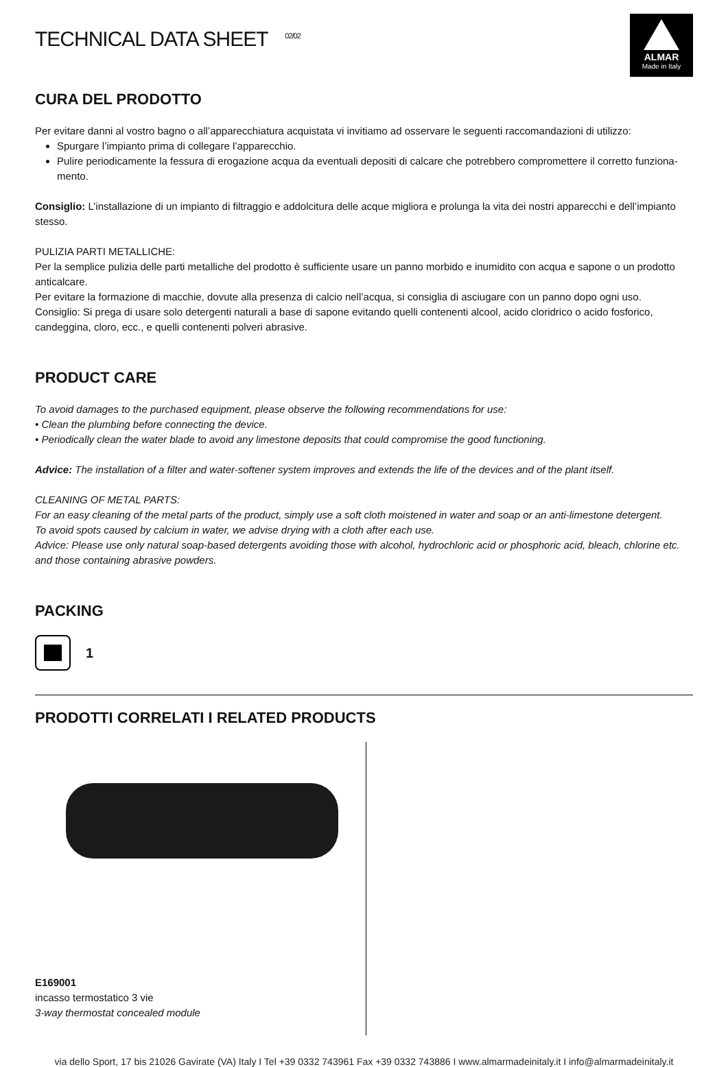TECHNICAL DATA SHEET <sup>02/02</sup>
ALMAR
Made in Italy
CURA DEL PRODOTTO
Per evitare danni al vostro bagno o all’apparecchiatura acquistata vi invitiamo ad osservare le seguenti raccomandazioni di utilizzo:
Spurgare l’impianto prima di collegare l’apparecchio.
Pulire periodicamente la fessura di erogazione acqua da eventuali depositi di calcare che potrebbero compromettere il corretto funziona-mento.
Consiglio: L’installazione di un impianto di filtraggio e addolcitura delle acque migliora e prolunga la vita dei nostri apparecchi e dell’impianto stesso.
PULIZIA PARTI METALLICHE:
Per la semplice pulizia delle parti metalliche del prodotto è sufficiente usare un panno morbido e inumidito con acqua e sapone o un prodotto anticalcare.
Per evitare la formazione di macchie, dovute alla presenza di calcio nell’acqua, si consiglia di asciugare con un panno dopo ogni uso.
Consiglio: Si prega di usare solo detergenti naturali a base di sapone evitando quelli contenenti alcool, acido cloridrico o acido fosforico, candeggina, cloro, ecc., e quelli contenenti polveri abrasive.
PRODUCT CARE
To avoid damages to the purchased equipment, please observe the following recommendations for use:
• Clean the plumbing before connecting the device.
• Periodically clean the water blade to avoid any limestone deposits that could compromise the good functioning.
Advice: The installation of a filter and water-softener system improves and extends the life of the devices and of the plant itself.
CLEANING OF METAL PARTS:
For an easy cleaning of the metal parts of the product, simply use a soft cloth moistened in water and soap or an anti-limestone detergent.
To avoid spots caused by calcium in water, we advise drying with a cloth after each use.
Advice: Please use only natural soap-based detergents avoiding those with alcohol, hydrochloric acid or phosphoric acid, bleach, chlorine etc. and those containing abrasive powders.
PACKING
1
PRODOTTI CORRELATI I RELATED PRODUCTS
E169001
incasso termostatico 3 vie
3-way thermostat concealed module
via dello Sport, 17 bis 21026 Gavirate (VA) Italy I Tel +39 0332 743961 Fax +39 0332 743886 I www.almarmadeinitaly.it I info@almarmadeinitaly.it